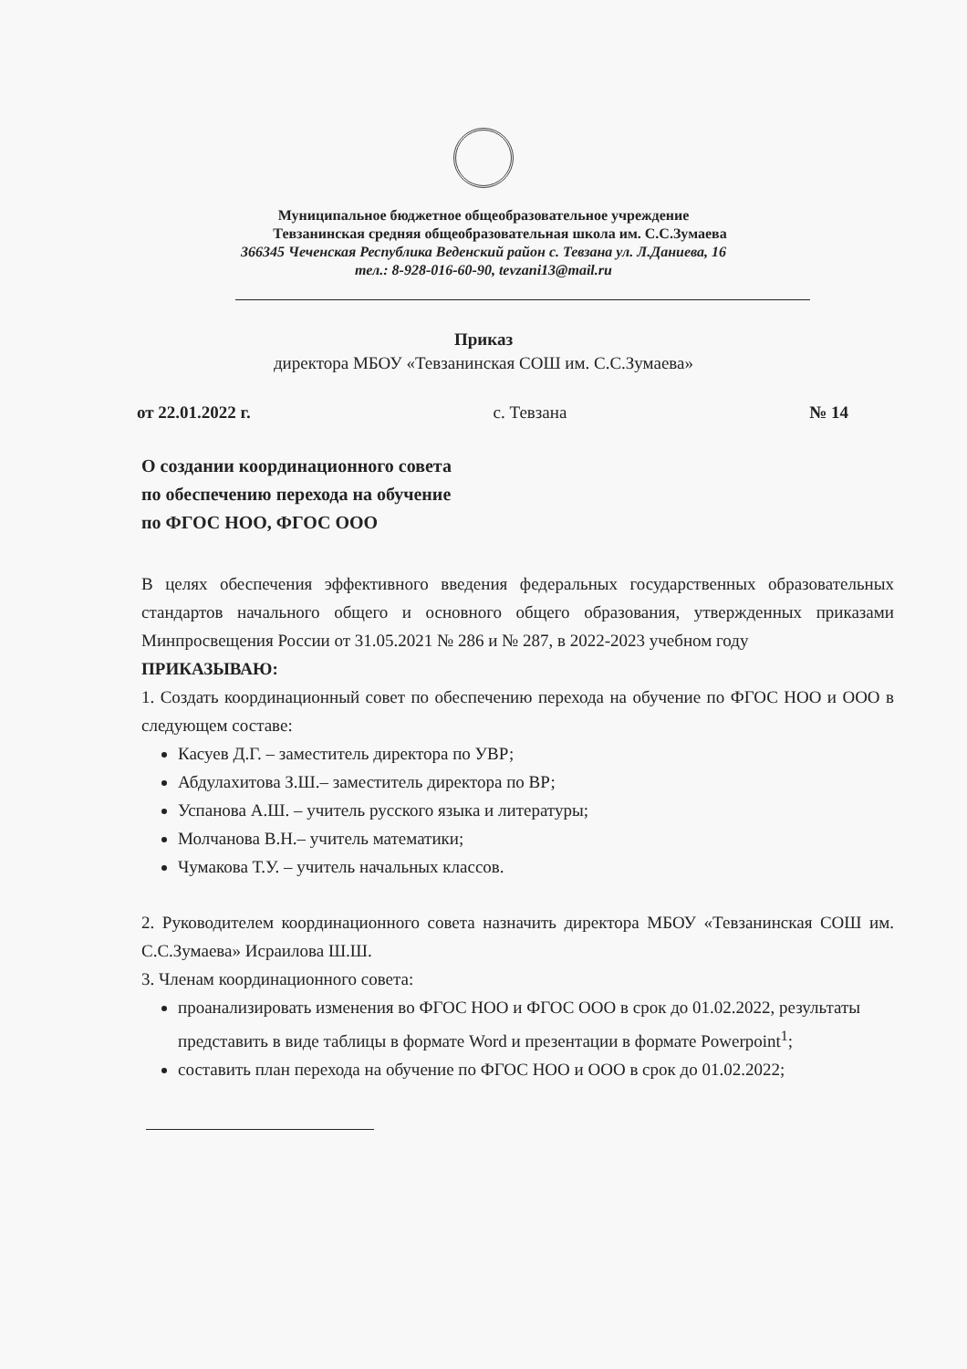Муниципальное бюджетное общеобразовательное учреждение
Тевзанинская средняя общеобразовательная школа им. С.С.Зумаева
366345 Чеченская Республика Веденский район с. Тевзана ул. Л.Даниева, 16
тел.: 8-928-016-60-90, tevzani13@mail.ru
Приказ
директора МБОУ «Тевзанинская СОШ им. С.С.Зумаева»
от 22.01.2022 г. с. Тевзана № 14
О создании координационного совета
по обеспечению перехода на обучение
по ФГОС НОО, ФГОС ООО
В целях обеспечения эффективного введения федеральных государственных образовательных стандартов начального общего и основного общего образования, утвержденных приказами Минпросвещения России от 31.05.2021 № 286 и № 287, в 2022-2023 учебном году
ПРИКАЗЫВАЮ:
1. Создать координационный совет по обеспечению перехода на обучение по ФГОС НОО и ООО в следующем составе:
Касуев Д.Г. – заместитель директора по УВР;
Абдулахитова З.Ш.– заместитель директора по ВР;
Успанова А.Ш. – учитель русского языка и литературы;
Молчанова В.Н.– учитель математики;
Чумакова Т.У. – учитель начальных классов.
2. Руководителем координационного совета назначить директора МБОУ «Тевзанинская СОШ им. С.С.Зумаева» Исраилова Ш.Ш.
3. Членам координационного совета:
проанализировать изменения во ФГОС НОО и ФГОС ООО в срок до 01.02.2022, результаты представить в виде таблицы в формате Word и презентации в формате Powerpoint<sup>1</sup>;
составить план перехода на обучение по ФГОС НОО и ООО в срок до 01.02.2022;